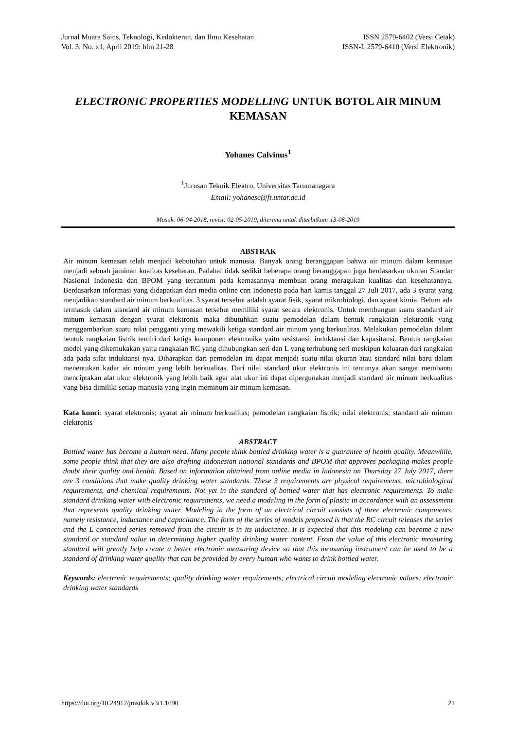Jurnal Muara Sains, Teknologi, Kedokteran, dan Ilmu Kesehatan
Vol. 3, No. x1, April 2019: hlm 21-28
ISSN 2579-6402 (Versi Cetak)
ISSN-L 2579-6410 (Versi Elektronik)
ELECTRONIC PROPERTIES MODELLING UNTUK BOTOL AIR MINUM KEMASAN
Yohanes Calvinus<sup>1</sup>
<sup>1</sup> Jurusan Teknik Elektro, Universitas Tarumanagara
Email: yohanesc@ft.untar.ac.id
Masuk: 06-04-2018, revisi: 02-05-2019, diterima untuk diterbitkan: 13-08-2019
ABSTRAK
Air minum kemasan telah menjadi kebutuhan untuk manusia. Banyak orang beranggapan bahwa air minum dalam kemasan menjadi sebuah jaminan kualitas kesehatan. Padahal tidak sedikit beberapa orang beranggapan juga berdasarkan ukuran Standar Nasional Indonesia dan BPOM yang tercantum pada kemasannya membuat orang meragukan kualitas dan kesehatannya. Berdasarkan informasi yang didapatkan dari media online cnn Indonesia pada hari kamis tanggal 27 Juli 2017, ada 3 syarat yang menjadikan standard air minum berkualitas. 3 syarat tersebut adalah syarat fisik, syarat mikrobiologi, dan syarat kimia. Belum ada termasuk dalam standard air minum kemasan tersebut memiliki syarat secara elektronis. Untuk membangun suatu standard air minum kemasan dengan syarat elektronis maka dibutuhkan suatu pemodelan dalam bentuk rangkaian elektronik yang menggambarkan suatu nilai pengganti yang mewakili ketiga standard air minum yang berkualitas. Melakukan pemodelan dalam bentuk rangkaian listrik terdiri dari ketiga komponen elektronika yaitu resistansi, induktansi dan kapasitansi. Bentuk rangkaian model yang dikemukakan yaitu rangkaian RC yang dihubungkan seri dan L yang terhubung seri meskipun keluaran dari rangkaian ada pada sifat induktansi nya. Diharapkan dari pemodelan ini dapat menjadi suatu nilai ukuran atau standard nilai baru dalam menentukan kadar air minum yang lebih berkualitas. Dari nilai standard ukur elektronis ini tentunya akan sangat membantu menciptakan alat ukur elektronik yang lebih baik agar alat ukur ini dapat dipergunakan menjadi standard air minum berkualitas yang bisa dimiliki setiap manusia yang ingin meminum air minum kemasan.
Kata kunci: syarat elektronis; syarat air minum berkualitas; pemodelan rangkaian listrik; nilai elektronis; standard air minum elektronis
ABSTRACT
Bottled water has become a human need. Many people think bottled drinking water is a guarantee of health quality. Meanwhile, some people think that they are also drafting Indonesian national standards and BPOM that approves packaging makes people doubt their quality and health. Based on information obtained from online media in Indonesia on Thursday 27 July 2017, there are 3 conditions that make quality drinking water standards. These 3 requirements are physical requirements, microbiological requirements, and chemical requirements. Not yet in the standard of bottled water that has electronic requirements. To make standard drinking water with electronic requirements, we need a modeling in the form of plastic in accordance with an assessment that represents quality drinking water. Modeling in the form of an electrical circuit consists of three electronic components, namely resistance, inductance and capacitance. The form of the series of models proposed is that the RC circuit releases the series and the L connected series removed from the circuit is in its inductance. It is expected that this modeling can become a new standard or standard value in determining higher quality drinking water content. From the value of this electronic measuring standard will greatly help create a better electronic measuring device so that this measuring instrument can be used to be a standard of drinking water quality that can be provided by every human who wants to drink bottled water.
Keywords: electronic requirements; quality drinking water requirements; electrical circuit modeling electronic values; electronic drinking water standards
https://doi.org/10.24912/jmstkik.v3i1.1690 21